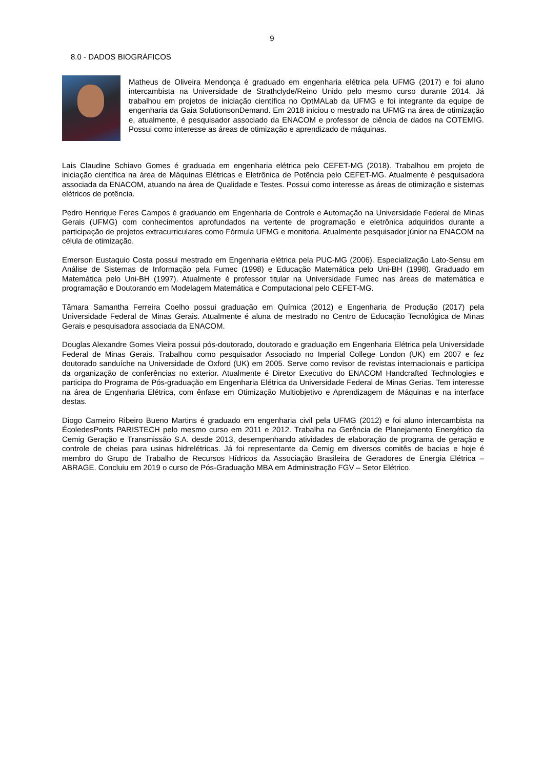9
8.0 - DADOS BIOGRÁFICOS
Matheus de Oliveira Mendonça é graduado em engenharia elétrica pela UFMG (2017) e foi aluno intercambista na Universidade de Strathclyde/Reino Unido pelo mesmo curso durante 2014. Já trabalhou em projetos de iniciação científica no OptMALab da UFMG e foi integrante da equipe de engenharia da Gaia SolutionsonDemand. Em 2018 iniciou o mestrado na UFMG na área de otimização e, atualmente, é pesquisador associado da ENACOM e professor de ciência de dados na COTEMIG. Possui como interesse as áreas de otimização e aprendizado de máquinas.
Lais Claudine Schiavo Gomes é graduada em engenharia elétrica pelo CEFET-MG (2018). Trabalhou em projeto de iniciação científica na área de Máquinas Elétricas e Eletrônica de Potência pelo CEFET-MG. Atualmente é pesquisadora associada da ENACOM, atuando na área de Qualidade e Testes. Possui como interesse as áreas de otimização e sistemas elétricos de potência.
Pedro Henrique Feres Campos é graduando em Engenharia de Controle e Automação na Universidade Federal de Minas Gerais (UFMG) com conhecimentos aprofundados na vertente de programação e eletrônica adquiridos durante a participação de projetos extracurriculares como Fórmula UFMG e monitoria. Atualmente pesquisador júnior na ENACOM na célula de otimização.
Emerson Eustaquio Costa possui mestrado em Engenharia elétrica pela PUC-MG (2006). Especialização Lato-Sensu em Análise de Sistemas de Informação pela Fumec (1998) e Educação Matemática pelo Uni-BH (1998). Graduado em Matemática pelo Uni-BH (1997). Atualmente é professor titular na Universidade Fumec nas áreas de matemática e programação e Doutorando em Modelagem Matemática e Computacional pelo CEFET-MG.
Tâmara Samantha Ferreira Coelho possui graduação em Química (2012) e Engenharia de Produção (2017) pela Universidade Federal de Minas Gerais. Atualmente é aluna de mestrado no Centro de Educação Tecnológica de Minas Gerais e pesquisadora associada da ENACOM.
Douglas Alexandre Gomes Vieira possui pós-doutorado, doutorado e graduação em Engenharia Elétrica pela Universidade Federal de Minas Gerais. Trabalhou como pesquisador Associado no Imperial College London (UK) em 2007 e fez doutorado sanduíche na Universidade de Oxford (UK) em 2005. Serve como revisor de revistas internacionais e participa da organização de conferências no exterior. Atualmente é Diretor Executivo do ENACOM Handcrafted Technologies e participa do Programa de Pós-graduação em Engenharia Elétrica da Universidade Federal de Minas Gerias. Tem interesse na área de Engenharia Elétrica, com ênfase em Otimização Multiobjetivo e Aprendizagem de Máquinas e na interface destas.
Diogo Carneiro Ribeiro Bueno Martins é graduado em engenharia civil pela UFMG (2012) e foi aluno intercambista na ÉcoledesPonts PARISTECH pelo mesmo curso em 2011 e 2012. Trabalha na Gerência de Planejamento Energético da Cemig Geração e Transmissão S.A. desde 2013, desempenhando atividades de elaboração de programa de geração e controle de cheias para usinas hidrelétricas. Já foi representante da Cemig em diversos comitês de bacias e hoje é membro do Grupo de Trabalho de Recursos Hídricos da Associação Brasileira de Geradores de Energia Elétrica – ABRAGE. Concluiu em 2019 o curso de Pós-Graduação MBA em Administração FGV – Setor Elétrico.